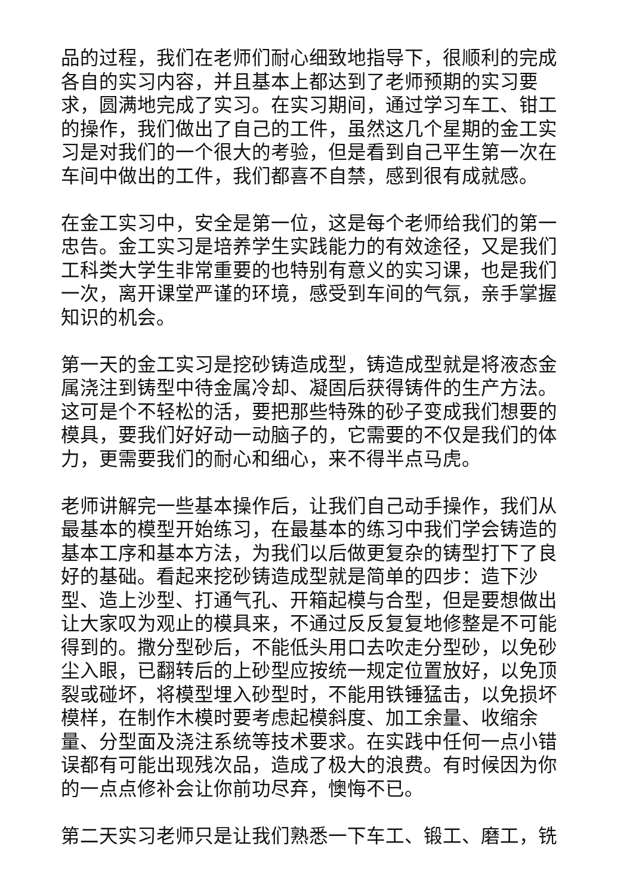品的过程，我们在老师们耐心细致地指导下，很顺利的完成各自的实习内容，并且基本上都达到了老师预期的实习要求，圆满地完成了实习。在实习期间，通过学习车工、钳工的操作，我们做出了自己的工件，虽然这几个星期的金工实习是对我们的一个很大的考验，但是看到自己平生第一次在车间中做出的工件，我们都喜不自禁，感到很有成就感。
在金工实习中，安全是第一位，这是每个老师给我们的第一忠告。金工实习是培养学生实践能力的有效途径，又是我们工科类大学生非常重要的也特别有意义的实习课，也是我们一次，离开课堂严谨的环境，感受到车间的气氛，亲手掌握知识的机会。
第一天的金工实习是挖砂铸造成型，铸造成型就是将液态金属浇注到铸型中待金属冷却、凝固后获得铸件的生产方法。这可是个不轻松的活，要把那些特殊的砂子变成我们想要的模具，要我们好好动一动脑子的，它需要的不仅是我们的体力，更需要我们的耐心和细心，来不得半点马虎。
老师讲解完一些基本操作后，让我们自己动手操作，我们从最基本的模型开始练习，在最基本的练习中我们学会铸造的基本工序和基本方法，为我们以后做更复杂的铸型打下了良好的基础。看起来挖砂铸造成型就是简单的四步：造下沙型、造上沙型、打通气孔、开箱起模与合型，但是要想做出让大家叹为观止的模具来，不通过反反复复地修整是不可能得到的。撒分型砂后，不能低头用口去吹走分型砂，以免砂尘入眼，已翻转后的上砂型应按统一规定位置放好，以免顶裂或碰坏，将模型埋入砂型时，不能用铁锤猛击，以免损坏模样，在制作木模时要考虑起模斜度、加工余量、收缩余量、分型面及浇注系统等技术要求。在实践中任何一点小错误都有可能出现残次品，造成了极大的浪费。有时候因为你的一点点修补会让你前功尽弃，懊悔不已。
第二天实习老师只是让我们熟悉一下车工、锻工、磨工，铣